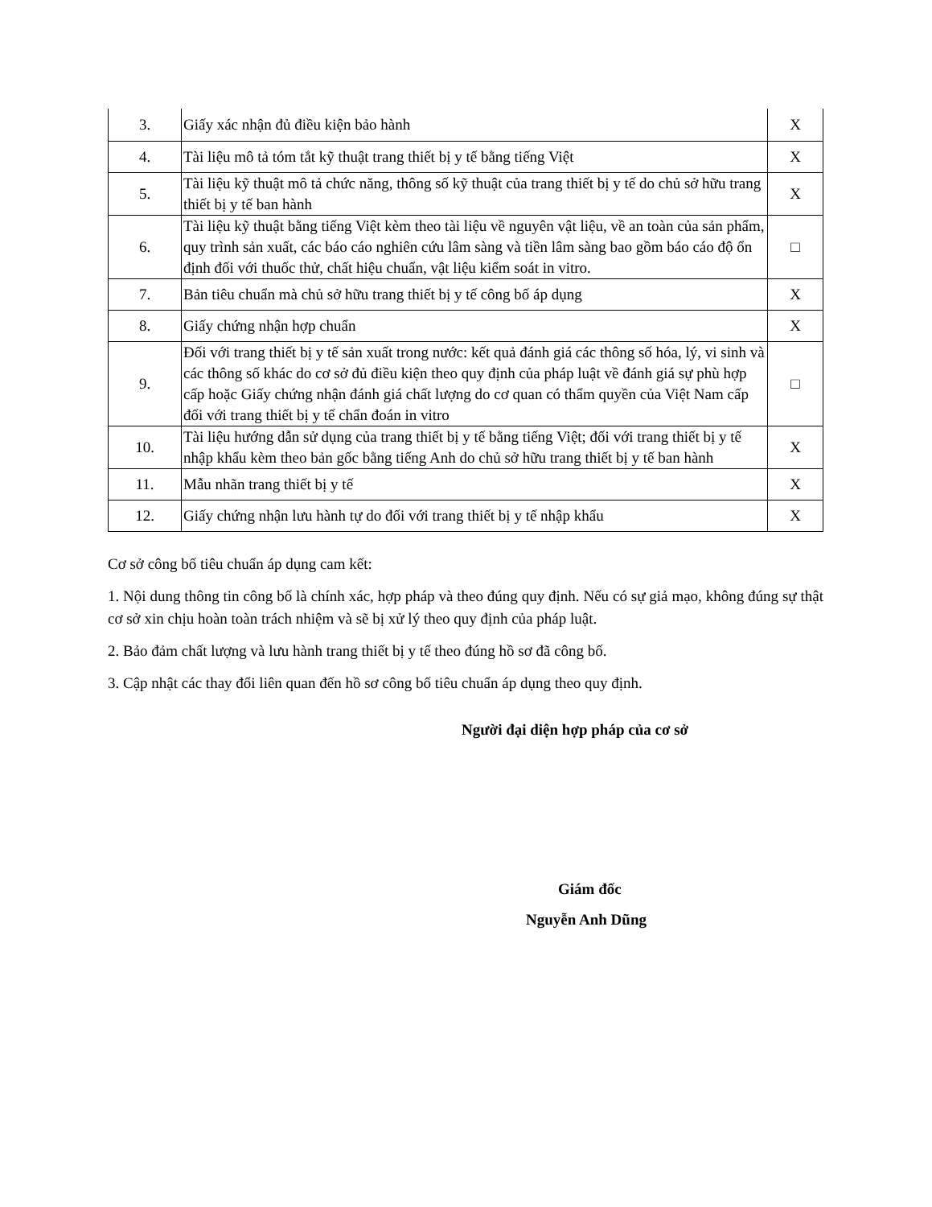| 3. | Giấy xác nhận đủ điều kiện bảo hành | X |
| 4. | Tài liệu mô tả tóm tắt kỹ thuật trang thiết bị y tế bằng tiếng Việt | X |
| 5. | Tài liệu kỹ thuật mô tả chức năng, thông số kỹ thuật của trang thiết bị y tế do chủ sở hữu trang thiết bị y tế ban hành | X |
| 6. | Tài liệu kỹ thuật bằng tiếng Việt kèm theo tài liệu về nguyên vật liệu, về an toàn của sản phẩm, quy trình sản xuất, các báo cáo nghiên cứu lâm sàng và tiền lâm sàng bao gồm báo cáo độ ổn định đối với thuốc thử, chất hiệu chuẩn, vật liệu kiểm soát in vitro. | □ |
| 7. | Bản tiêu chuẩn mà chủ sở hữu trang thiết bị y tế công bố áp dụng | X |
| 8. | Giấy chứng nhận hợp chuẩn | X |
| 9. | Đối với trang thiết bị y tế sản xuất trong nước: kết quả đánh giá các thông số hóa, lý, vi sinh và các thông số khác do cơ sở đủ điều kiện theo quy định của pháp luật về đánh giá sự phù hợp cấp hoặc Giấy chứng nhận đánh giá chất lượng do cơ quan có thẩm quyền của Việt Nam cấp đối với trang thiết bị y tế chẩn đoán in vitro | □ |
| 10. | Tài liệu hướng dẫn sử dụng của trang thiết bị y tế bằng tiếng Việt; đối với trang thiết bị y tế nhập khẩu kèm theo bản gốc bằng tiếng Anh do chủ sở hữu trang thiết bị y tế ban hành | X |
| 11. | Mẫu nhãn trang thiết bị y tế | X |
| 12. | Giấy chứng nhận lưu hành tự do đối với trang thiết bị y tế nhập khẩu | X |
Cơ sở công bố tiêu chuẩn áp dụng cam kết:
1. Nội dung thông tin công bố là chính xác, hợp pháp và theo đúng quy định. Nếu có sự giả mạo, không đúng sự thật cơ sở xin chịu hoàn toàn trách nhiệm và sẽ bị xử lý theo quy định của pháp luật.
2. Bảo đảm chất lượng và lưu hành trang thiết bị y tế theo đúng hồ sơ đã công bố.
3. Cập nhật các thay đổi liên quan đến hồ sơ công bố tiêu chuẩn áp dụng theo quy định.
Người đại diện hợp pháp của cơ sở
Giám đốc
Nguyễn Anh Dũng